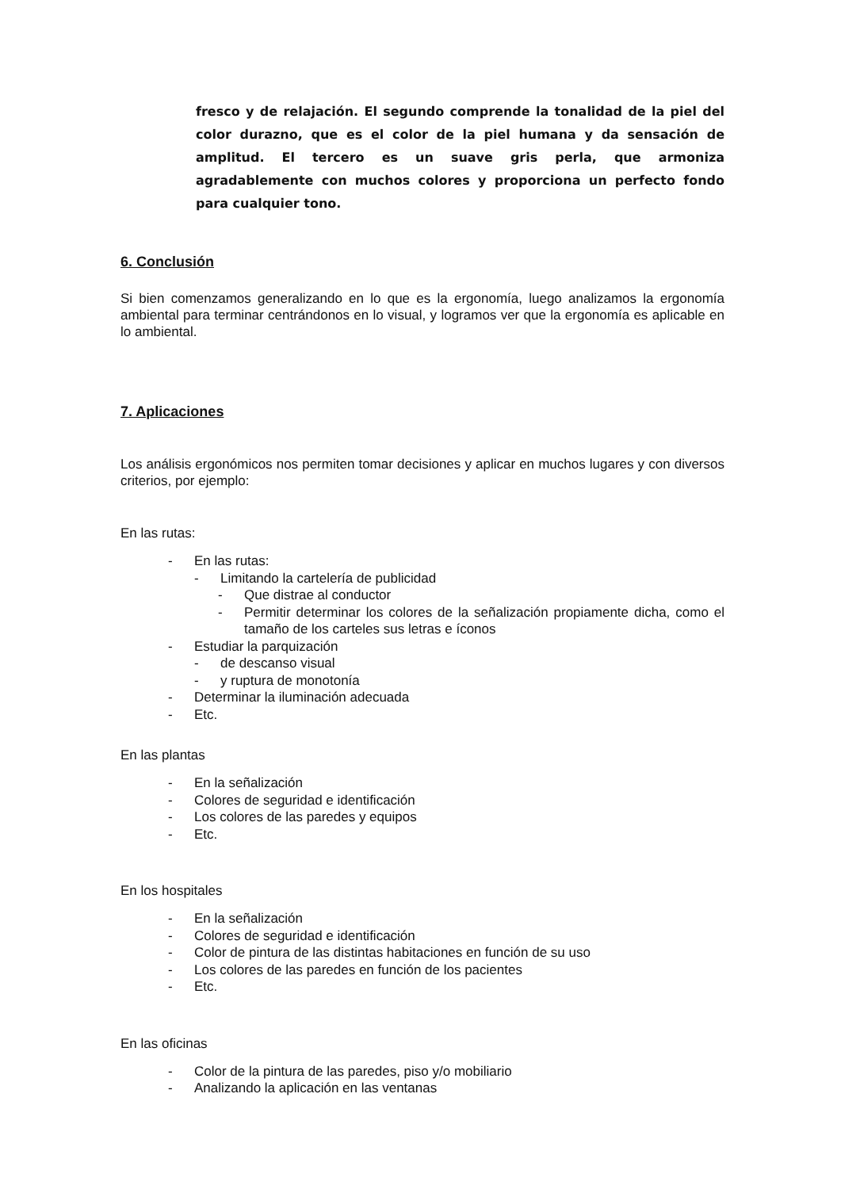fresco y de relajación. El segundo comprende la tonalidad de la piel del color durazno, que es el color de la piel humana y da sensación de amplitud. El tercero es un suave gris perla, que armoniza agradablemente con muchos colores y proporciona un perfecto fondo para cualquier tono.
6. Conclusión
Si bien comenzamos generalizando en lo que es la ergonomía, luego analizamos la ergonomía ambiental para terminar centrándonos en lo visual, y logramos ver que la ergonomía es aplicable en lo ambiental.
7. Aplicaciones
Los análisis ergonómicos nos permiten tomar decisiones y aplicar en muchos lugares y con diversos criterios, por ejemplo:
En las rutas:
- En las rutas:
- Limitando la cartelería de publicidad
- Que distrae al conductor
- Permitir determinar los colores de la señalización propiamente dicha, como el tamaño de los carteles sus letras e íconos
- Estudiar la parquización
- de descanso visual
- y ruptura de monotonía
- Determinar la iluminación adecuada
- Etc.
En las plantas
- En la señalización
- Colores de seguridad e identificación
- Los colores de las paredes y equipos
- Etc.
En los hospitales
- En la señalización
- Colores de seguridad e identificación
- Color de pintura de las distintas habitaciones en función de su uso
- Los colores de las paredes en función de los pacientes
- Etc.
En las oficinas
- Color de la pintura de las paredes, piso y/o mobiliario
- Analizando la aplicación en las ventanas